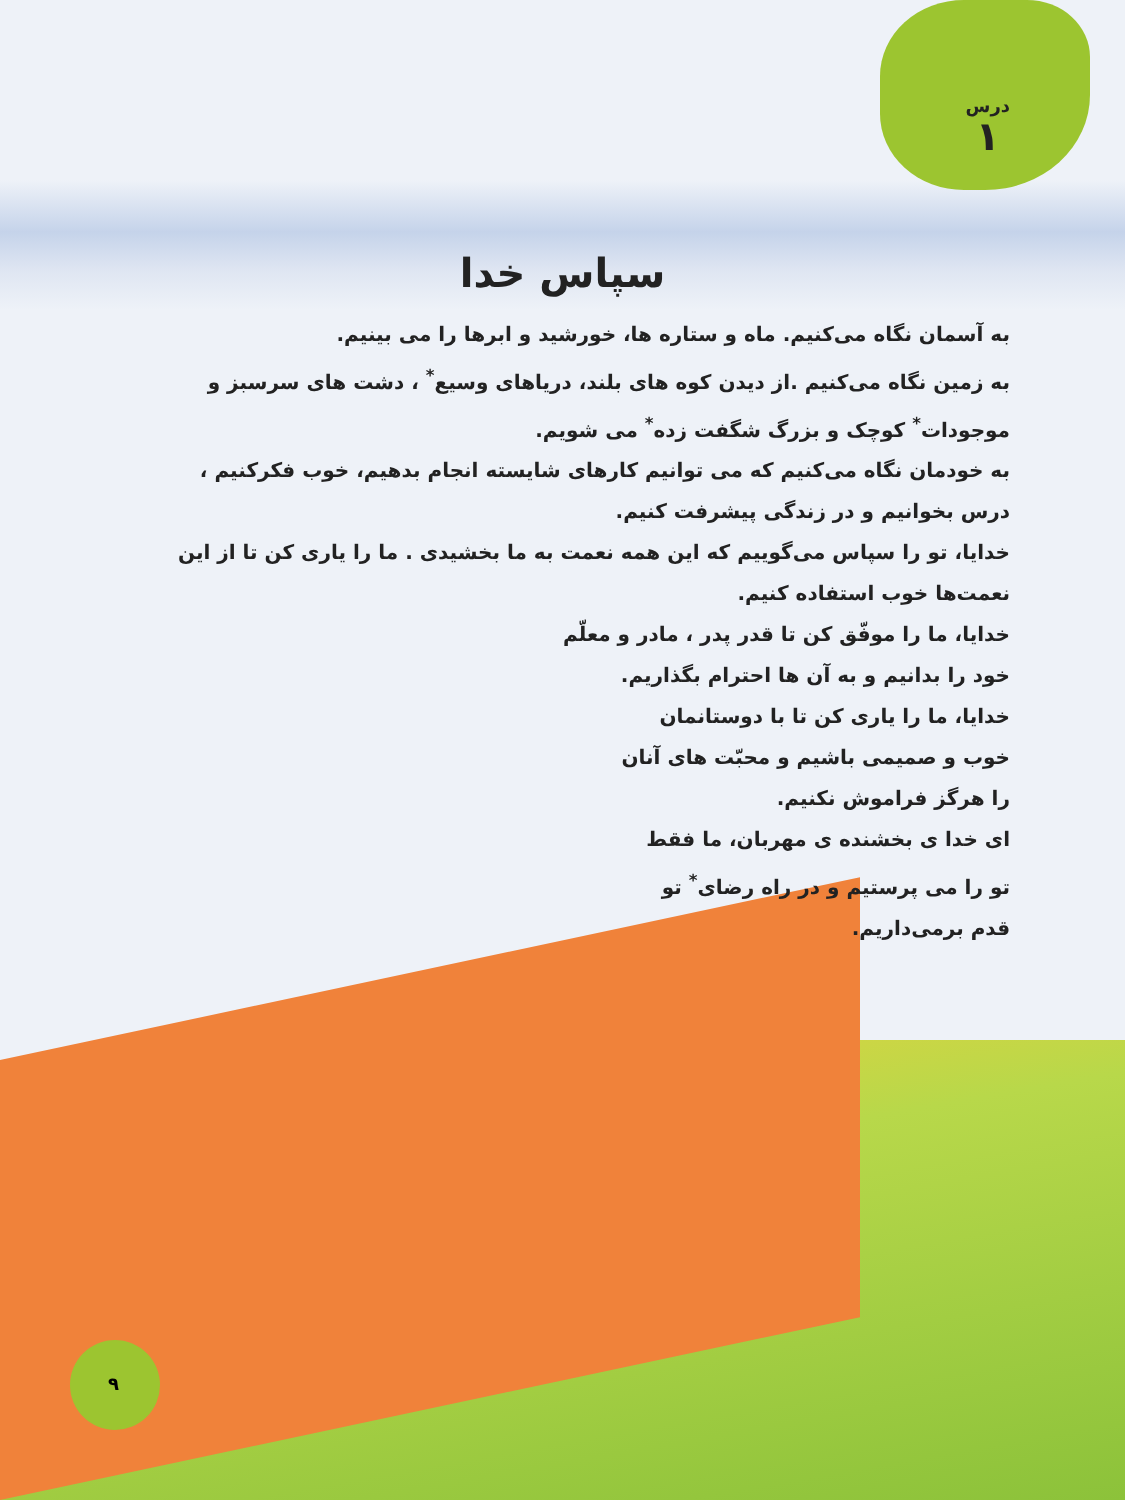درس
۱
سپاس خدا
به آسمان نگاه می‌کنیم. ماه و ستاره ها، خورشید و ابرها را می بینیم.
به زمین نگاه می‌کنیم .از دیدن کوه های بلند، دریاهای وسیع<sup>*</sup> ، دشت های سرسبز و موجودات<sup>*</sup> کوچک و بزرگ شگفت زده<sup>*</sup> می شویم.
به خودمان نگاه می‌کنیم که می توانیم کارهای شایسته انجام بدهیم، خوب فکرکنیم ، درس بخوانیم و در زندگی پیشرفت کنیم.
خدایا، تو را سپاس می‌گوییم که این همه نعمت به ما بخشیدی . ما را یاری کن تا از این نعمت‌ها خوب استفاده کنیم.
خدایا، ما را موفّق کن تا قدر پدر ، مادر و معلّم خود را بدانیم و به آن ها احترام بگذاریم.
خدایا، ما را یاری کن تا با دوستانمان خوب و صمیمی باشیم و محبّت های آنان را هرگز فراموش نکنیم.
ای خدا ی بخشنده ی مهربان، ما فقط تو را می پرستیم و در راه رضای<sup>*</sup> تو قدم برمی‌داریم.
۹